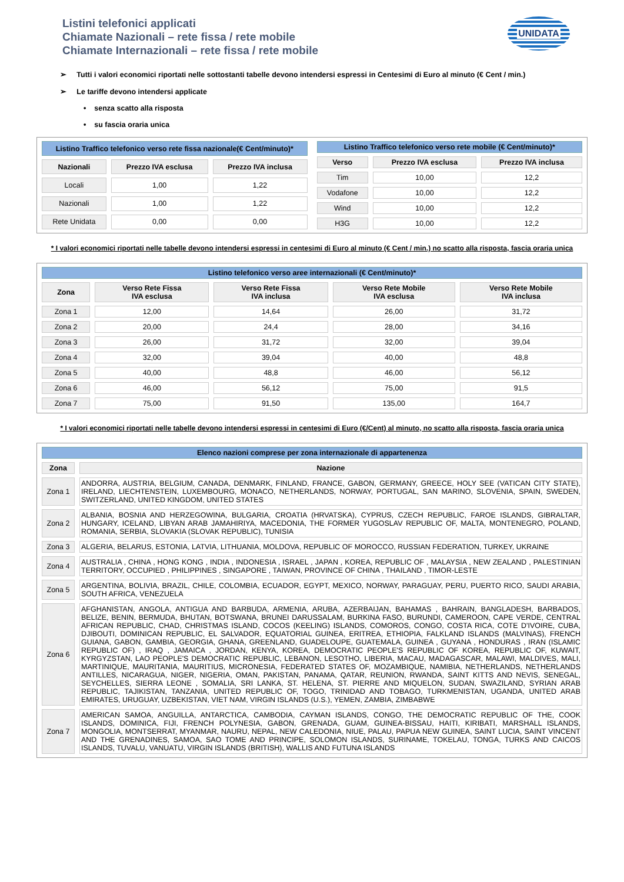Listini telefonici applicati
Chiamate Nazionali – rete fissa / rete mobile
Chiamate Internazionali – rete fissa / rete mobile
UNIDATA
➢ Tutti i valori economici riportati nelle sottostanti tabelle devono intendersi espressi in Centesimi di Euro al minuto (€ Cent / min.)
➢ Le tariffe devono intendersi applicate
• senza scatto alla risposta
• su fascia oraria unica
| Listino Traffico telefonico verso rete fissa nazionale(€ Cent/minuto)* | | |
| Nazionali | Prezzo IVA esclusa | Prezzo IVA inclusa |
| Locali | 1,00 | 1,22 |
| Nazionali | 1,00 | 1,22 |
| Rete Unidata | 0,00 | 0,00 |
| Listino Traffico telefonico verso rete mobile (€ Cent/minuto)* | | |
| Verso | Prezzo IVA esclusa | Prezzo IVA inclusa |
| Tim | 10,00 | 12,2 |
| Vodafone | 10,00 | 12,2 |
| Wind | 10,00 | 12,2 |
| H3G | 10,00 | 12,2 |
* I valori economici riportati nelle tabelle devono intendersi espressi in centesimi di Euro al minuto (€ Cent / min.) no scatto alla risposta, fascia oraria unica
| Listino telefonico verso aree internazionali (€ Cent/minuto)* | | | | |
| Zona | Verso Rete Fissa IVA esclusa | Verso Rete Fissa IVA inclusa | Verso Rete Mobile IVA esclusa | Verso Rete Mobile IVA inclusa |
| Zona 1 | 12,00 | 14,64 | 26,00 | 31,72 |
| Zona 2 | 20,00 | 24,4 | 28,00 | 34,16 |
| Zona 3 | 26,00 | 31,72 | 32,00 | 39,04 |
| Zona 4 | 32,00 | 39,04 | 40,00 | 48,8 |
| Zona 5 | 40,00 | 48,8 | 46,00 | 56,12 |
| Zona 6 | 46,00 | 56,12 | 75,00 | 91,5 |
| Zona 7 | 75,00 | 91,50 | 135,00 | 164,7 |
* I valori economici riportati nelle tabelle devono intendersi espressi in centesimi di Euro (€/Cent) al minuto, no scatto alla risposta, fascia oraria unica
| Elenco nazioni comprese per zona internazionale di appartenenza | |
| Zona | Nazione |
| Zona 1 | ANDORRA, AUSTRIA, BELGIUM, CANADA, DENMARK, FINLAND, FRANCE, GABON, GERMANY, GREECE, HOLY SEE (VATICAN CITY STATE), IRELAND, LIECHTENSTEIN, LUXEMBOURG, MONACO, NETHERLANDS, NORWAY, PORTUGAL, SAN MARINO, SLOVENIA, SPAIN, SWEDEN, SWITZERLAND, UNITED KINGDOM, UNITED STATES |
| Zona 2 | ALBANIA, BOSNIA AND HERZEGOWINA, BULGARIA, CROATIA (HRVATSKA), CYPRUS, CZECH REPUBLIC, FAROE ISLANDS, GIBRALTAR, HUNGARY, ICELAND, LIBYAN ARAB JAMAHIRIYA, MACEDONIA, THE FORMER YUGOSLAV REPUBLIC OF, MALTA, MONTENEGRO, POLAND, ROMANIA, SERBIA, SLOVAKIA (SLOVAK REPUBLIC), TUNISIA |
| Zona 3 | ALGERIA, BELARUS, ESTONIA, LATVIA, LITHUANIA, MOLDOVA, REPUBLIC OF MOROCCO, RUSSIAN FEDERATION, TURKEY, UKRAINE |
| Zona 4 | AUSTRALIA , CHINA , HONG KONG , INDIA , INDONESIA , ISRAEL , JAPAN , KOREA, REPUBLIC OF , MALAYSIA , NEW ZEALAND , PALESTINIAN TERRITORY, OCCUPIED , PHILIPPINES , SINGAPORE , TAIWAN, PROVINCE OF CHINA , THAILAND , TIMOR-LESTE |
| Zona 5 | ARGENTINA, BOLIVIA, BRAZIL, CHILE, COLOMBIA, ECUADOR, EGYPT, MEXICO, NORWAY, PARAGUAY, PERU, PUERTO RICO, SAUDI ARABIA, SOUTH AFRICA, VENEZUELA |
| Zona 6 | AFGHANISTAN, ANGOLA, ANTIGUA AND BARBUDA, ARMENIA, ARUBA, AZERBAIJAN, BAHAMAS , BAHRAIN, BANGLADESH, BARBADOS, BELIZE, BENIN, BERMUDA, BHUTAN, BOTSWANA, BRUNEI DARUSSALAM, BURKINA FASO, BURUNDI, CAMEROON, CAPE VERDE, CENTRAL AFRICAN REPUBLIC, CHAD, CHRISTMAS ISLAND, COCOS (KEELING) ISLANDS, COMOROS, CONGO, COSTA RICA, COTE D'IVOIRE, CUBA, DJIBOUTI, DOMINICAN REPUBLIC, EL SALVADOR, EQUATORIAL GUINEA, ERITREA, ETHIOPIA, FALKLAND ISLANDS (MALVINAS), FRENCH GUIANA, GABON, GAMBIA, GEORGIA, GHANA, GREENLAND, GUADELOUPE, GUATEMALA, GUINEA , GUYANA , HONDURAS , IRAN (ISLAMIC REPUBLIC OF) , IRAQ , JAMAICA , JORDAN, KENYA, KOREA, DEMOCRATIC PEOPLE'S REPUBLIC OF KOREA, REPUBLIC OF, KUWAIT, KYRGYZSTAN, LAO PEOPLE'S DEMOCRATIC REPUBLIC, LEBANON, LESOTHO, LIBERIA, MACAU, MADAGASCAR, MALAWI, MALDIVES, MALI, MARTINIQUE, MAURITANIA, MAURITIUS, MICRONESIA, FEDERATED STATES OF, MOZAMBIQUE, NAMIBIA, NETHERLANDS, NETHERLANDS ANTILLES, NICARAGUA, NIGER, NIGERIA, OMAN, PAKISTAN, PANAMA, QATAR, REUNION, RWANDA, SAINT KITTS AND NEVIS, SENEGAL, SEYCHELLES, SIERRA LEONE , SOMALIA, SRI LANKA, ST. HELENA, ST. PIERRE AND MIQUELON, SUDAN, SWAZILAND, SYRIAN ARAB REPUBLIC, TAJIKISTAN, TANZANIA, UNITED REPUBLIC OF, TOGO, TRINIDAD AND TOBAGO, TURKMENISTAN, UGANDA, UNITED ARAB EMIRATES, URUGUAY, UZBEKISTAN, VIET NAM, VIRGIN ISLANDS (U.S.), YEMEN, ZAMBIA, ZIMBABWE |
| Zona 7 | AMERICAN SAMOA, ANGUILLA, ANTARCTICA, CAMBODIA, CAYMAN ISLANDS, CONGO, THE DEMOCRATIC REPUBLIC OF THE, COOK ISLANDS, DOMINICA, FIJI, FRENCH POLYNESIA, GABON, GRENADA, GUAM, GUINEA-BISSAU, HAITI, KIRIBATI, MARSHALL ISLANDS, MONGOLIA, MONTSERRAT, MYANMAR, NAURU, NEPAL, NEW CALEDONIA, NIUE, PALAU, PAPUA NEW GUINEA, SAINT LUCIA, SAINT VINCENT AND THE GRENADINES, SAMOA, SAO TOME AND PRINCIPE, SOLOMON ISLANDS, SURINAME, TOKELAU, TONGA, TURKS AND CAICOS ISLANDS, TUVALU, VANUATU, VIRGIN ISLANDS (BRITISH), WALLIS AND FUTUNA ISLANDS |